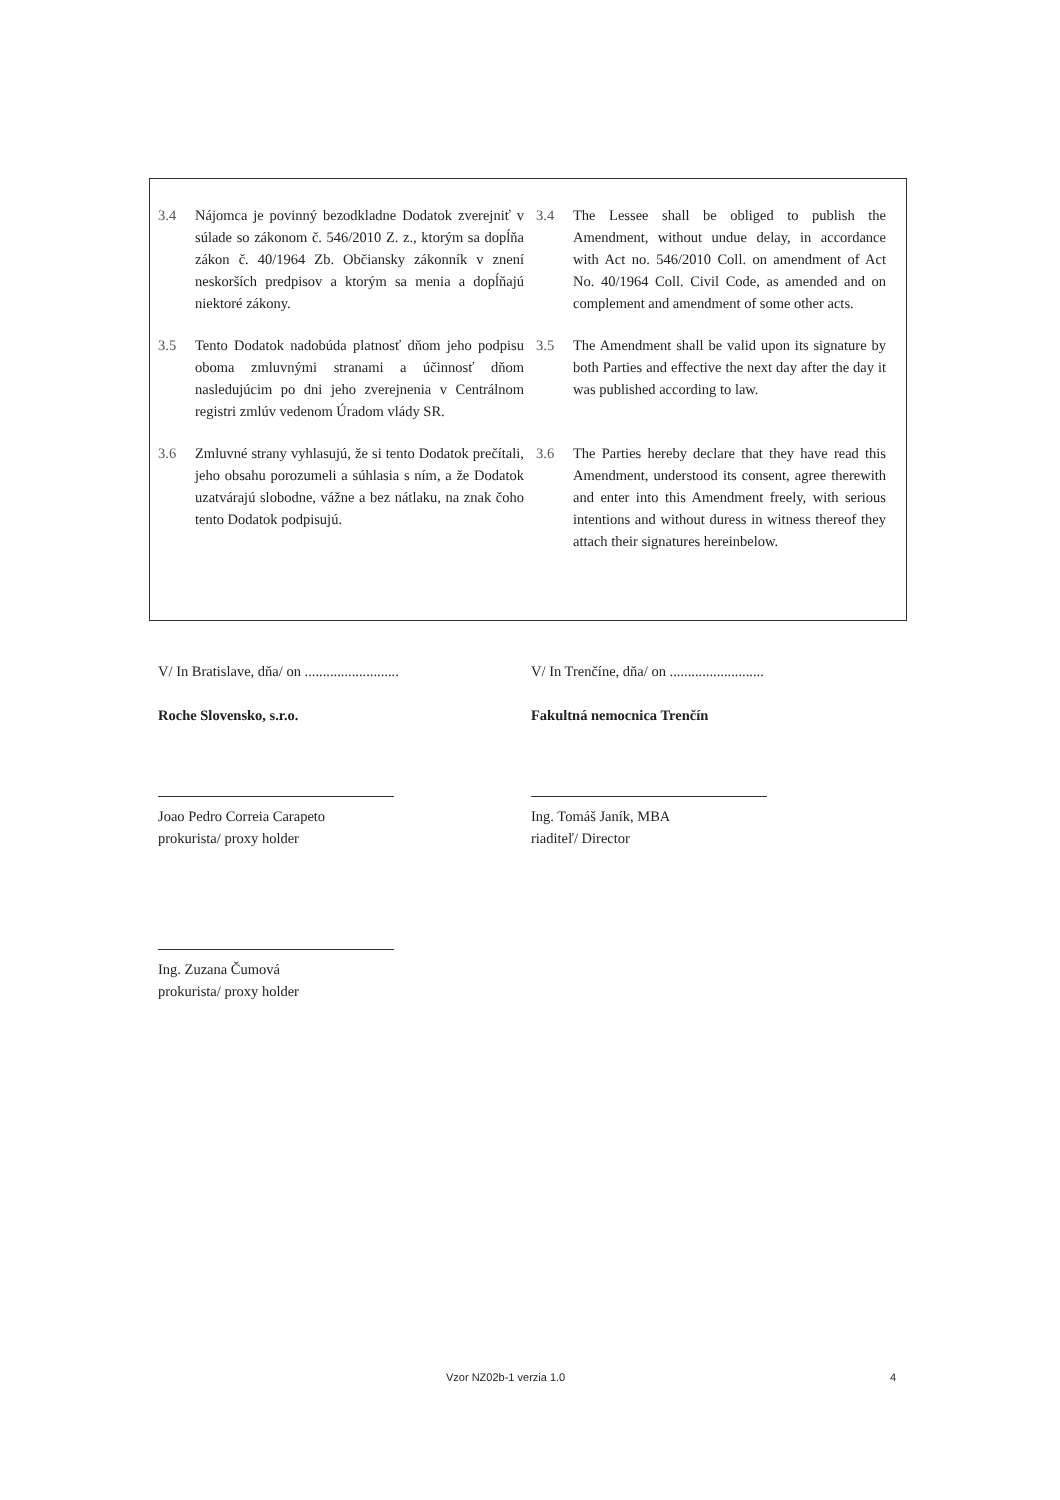3.4 Nájomca je povinný bezodkladne Dodatok zverejniť v súlade so zákonom č. 546/2010 Z. z., ktorým sa dopĺňa zákon č. 40/1964 Zb. Občiansky zákonník v znení neskorších predpisov a ktorým sa menia a dopĺňajú niektoré zákony.
3.4 The Lessee shall be obliged to publish the Amendment, without undue delay, in accordance with Act no. 546/2010 Coll. on amendment of Act No. 40/1964 Coll. Civil Code, as amended and on complement and amendment of some other acts.
3.5 Tento Dodatok nadobúda platnosť dňom jeho podpisu oboma zmluvnými stranami a účinnosť dňom nasledujúcim po dni jeho zverejnenia v Centrálnom registri zmlúv vedenom Úradom vlády SR.
3.5 The Amendment shall be valid upon its signature by both Parties and effective the next day after the day it was published according to law.
3.6 Zmluvné strany vyhlasujú, že si tento Dodatok prečítali, jeho obsahu porozumeli a súhlasia s ním, a že Dodatok uzatvárajú slobodne, vážne a bez nátlaku, na znak čoho tento Dodatok podpisujú.
3.6 The Parties hereby declare that they have read this Amendment, understood its consent, agree therewith and enter into this Amendment freely, with serious intentions and without duress in witness thereof they attach their signatures hereinbelow.
V/ In Bratislave, dňa/ on ..........................
Roche Slovensko, s.r.o.
Joao Pedro Correia Carapeto
prokurista/ proxy holder
Ing. Zuzana Čumová
prokurista/ proxy holder
V/ In Trenčíne, dňa/ on ..........................
Fakultná nemocnica Trenčín
Ing. Tomáš Janík, MBA
riaditeľ/ Director
Vzor NZ02b-1 verzia 1.0 4